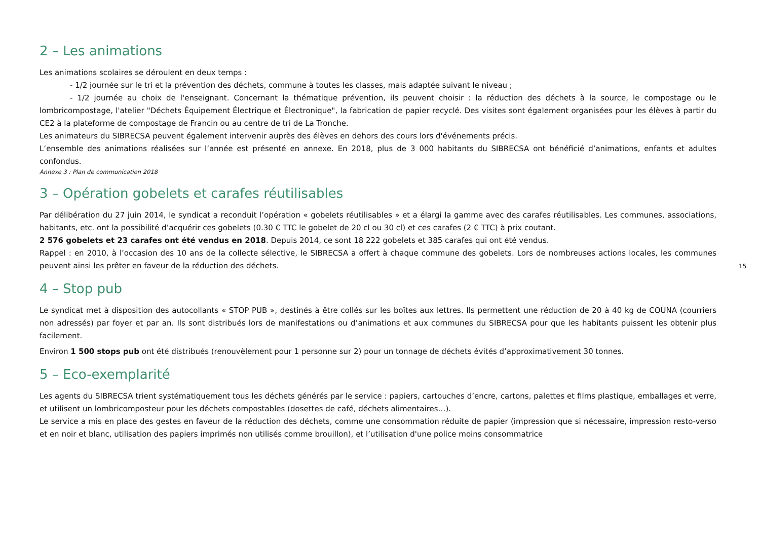2 – Les animations
Les animations scolaires se déroulent en deux temps :
- 1/2 journée sur le tri et la prévention des déchets, commune à toutes les classes, mais adaptée suivant le niveau ;
- 1/2 journée au choix de l'enseignant. Concernant la thématique prévention, ils peuvent choisir : la réduction des déchets à la source, le compostage ou le lombricompostage, l'atelier "Déchets Équipement Électrique et Électronique", la fabrication de papier recyclé. Des visites sont également organisées pour les élèves à partir du CE2 à la plateforme de compostage de Francin ou au centre de tri de La Tronche.
Les animateurs du SIBRECSA peuvent également intervenir auprès des élèves en dehors des cours lors d'événements précis.
L’ensemble des animations réalisées sur l’année est présenté en annexe. En 2018, plus de 3 000 habitants du SIBRECSA ont bénéficié d’animations, enfants et adultes confondus.
Annexe 3 : Plan de communication 2018
3 – Opération gobelets et carafes réutilisables
Par délibération du 27 juin 2014, le syndicat a reconduit l’opération « gobelets réutilisables » et a élargi la gamme avec des carafes réutilisables. Les communes, associations, habitants, etc. ont la possibilité d’acquérir ces gobelets (0.30 € TTC le gobelet de 20 cl ou 30 cl) et ces carafes (2 € TTC) à prix coutant.
2 576 gobelets et 23 carafes ont été vendus en 2018. Depuis 2014, ce sont 18 222 gobelets et 385 carafes qui ont été vendus.
Rappel : en 2010, à l’occasion des 10 ans de la collecte sélective, le SIBRECSA a offert à chaque commune des gobelets. Lors de nombreuses actions locales, les communes peuvent ainsi les prêter en faveur de la réduction des déchets.
4 – Stop pub
Le syndicat met à disposition des autocollants « STOP PUB », destinés à être collés sur les boîtes aux lettres. Ils permettent une réduction de 20 à 40 kg de COUNA (courriers non adressés) par foyer et par an. Ils sont distribués lors de manifestations ou d’animations et aux communes du SIBRECSA pour que les habitants puissent les obtenir plus facilement.
Environ 1 500 stops pub ont été distribués (renouvèlement pour 1 personne sur 2) pour un tonnage de déchets évités d’approximativement 30 tonnes.
5 – Eco-exemplarité
Les agents du SIBRECSA trient systématiquement tous les déchets générés par le service : papiers, cartouches d’encre, cartons, palettes et films plastique, emballages et verre, et utilisent un lombricomposteur pour les déchets compostables (dosettes de café, déchets alimentaires…).
Le service a mis en place des gestes en faveur de la réduction des déchets, comme une consommation réduite de papier (impression que si nécessaire, impression resto-verso et en noir et blanc, utilisation des papiers imprimés non utilisés comme brouillon), et l’utilisation d'une police moins consommatrice
15